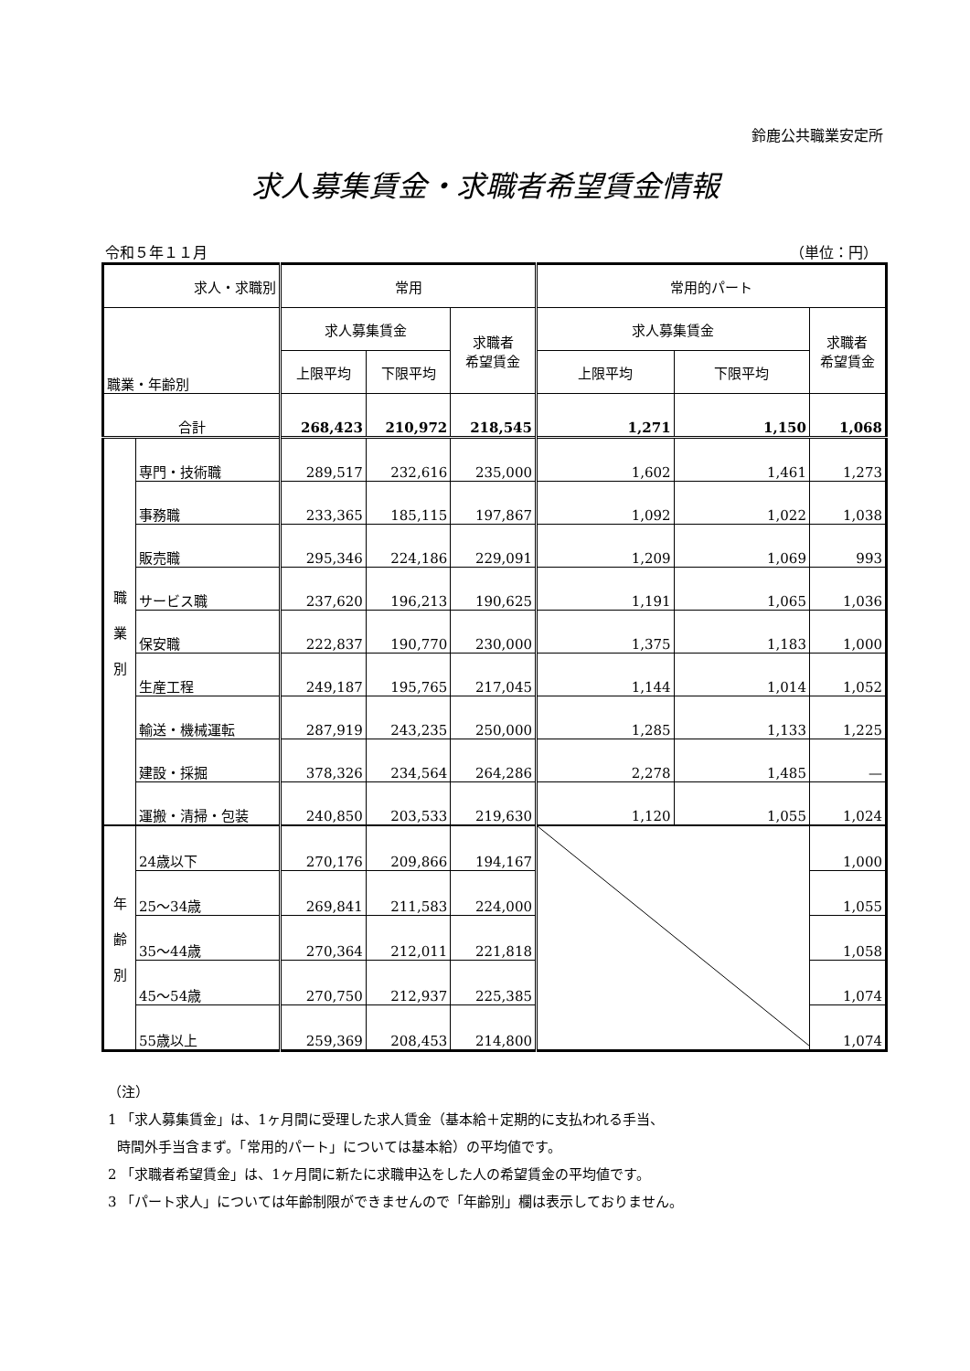鈴鹿公共職業安定所
求人募集賃金・求職者希望賃金情報
令和５年１１月 （単位：円）
| 求人・求職別 | | 常用 | | | 常用的パート | | |
| --- | --- | --- | --- | --- | --- | --- | --- |
| 職業・年齢別 | | 求人募集賃金 | | 求職者 希望賃金 | 求人募集賃金 | | 求職者 希望賃金 |
| | | 上限平均 | 下限平均 | | 上限平均 | 下限平均 | |
| 合計 | | 268,423 | 210,972 | 218,545 | 1,271 | 1,150 | 1,068 |
| 職 業 別 | 専門・技術職 | 289,517 | 232,616 | 235,000 | 1,602 | 1,461 | 1,273 |
| | 事務職 | 233,365 | 185,115 | 197,867 | 1,092 | 1,022 | 1,038 |
| | 販売職 | 295,346 | 224,186 | 229,091 | 1,209 | 1,069 | 993 |
| | サービス職 | 237,620 | 196,213 | 190,625 | 1,191 | 1,065 | 1,036 |
| | 保安職 | 222,837 | 190,770 | 230,000 | 1,375 | 1,183 | 1,000 |
| | 生産工程 | 249,187 | 195,765 | 217,045 | 1,144 | 1,014 | 1,052 |
| | 輸送・機械運転 | 287,919 | 243,235 | 250,000 | 1,285 | 1,133 | 1,225 |
| | 建設・採掘 | 378,326 | 234,564 | 264,286 | 2,278 | 1,485 | — |
| | 運搬・清掃・包装 | 240,850 | 203,533 | 219,630 | 1,120 | 1,055 | 1,024 |
| 年 齢 別 | 24歳以下 | 270,176 | 209,866 | 194,167 | | | 1,000 |
| | 25～34歳 | 269,841 | 211,583 | 224,000 | | | 1,055 |
| | 35～44歳 | 270,364 | 212,011 | 221,818 | | | 1,058 |
| | 45～54歳 | 270,750 | 212,937 | 225,385 | | | 1,074 |
| | 55歳以上 | 259,369 | 208,453 | 214,800 | | | 1,074 |
（注）
1 「求人募集賃金」は、1ヶ月間に受理した求人賃金（基本給＋定期的に支払われる手当、
時間外手当含まず。「常用的パート」については基本給）の平均値です。
2 「求職者希望賃金」は、1ヶ月間に新たに求職申込をした人の希望賃金の平均値です。
3 「パート求人」については年齢制限ができませんので「年齢別」欄は表示しておりません。